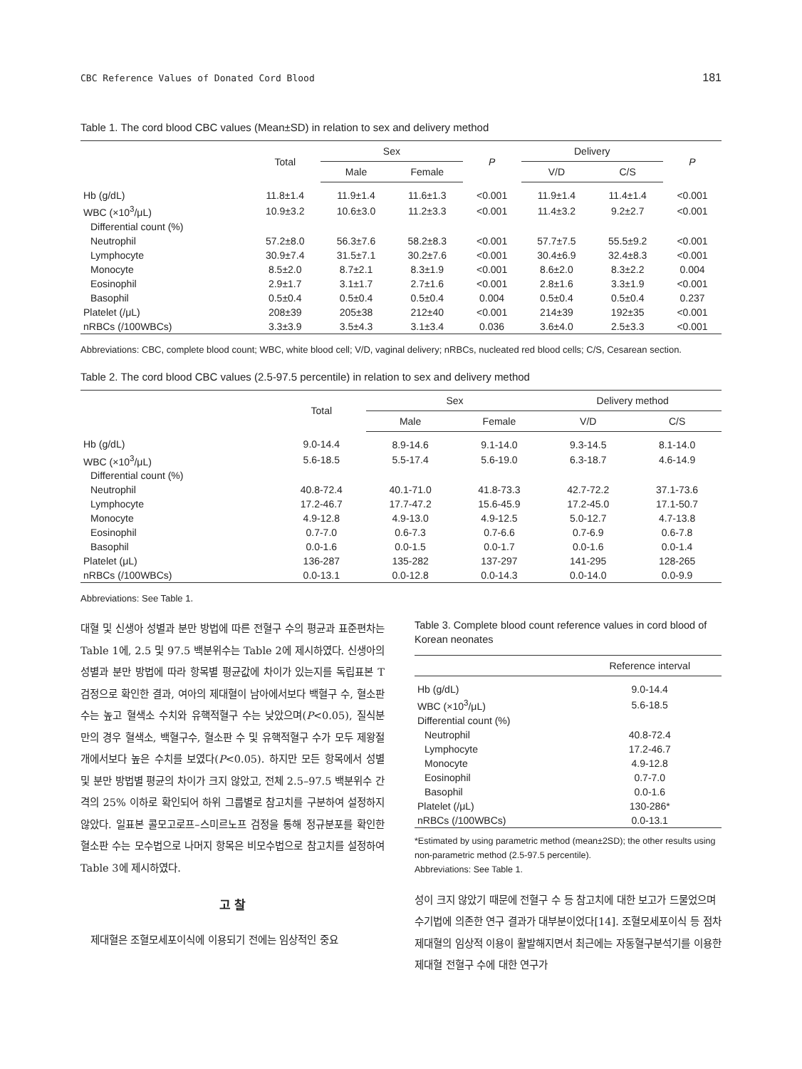CBC Reference Values of Donated Cord Blood 181
Table 1. The cord blood CBC values (Mean±SD) in relation to sex and delivery method
| | Total | Sex | | P | Delivery | | P |
| --- | --- | --- | --- | --- | --- | --- | --- |
| | | Male | Female | | V/D | C/S | |
| Hb (g/dL) | 11.8±1.4 | 11.9±1.4 | 11.6±1.3 | <0.001 | 11.9±1.4 | 11.4±1.4 | <0.001 |
| WBC (×10<sup>3</sup>/μL) | 10.9±3.2 | 10.6±3.0 | 11.2±3.3 | <0.001 | 11.4±3.2 | 9.2±2.7 | <0.001 |
| Differential count (%) | | | | | | | |
| Neutrophil | 57.2±8.0 | 56.3±7.6 | 58.2±8.3 | <0.001 | 57.7±7.5 | 55.5±9.2 | <0.001 |
| Lymphocyte | 30.9±7.4 | 31.5±7.1 | 30.2±7.6 | <0.001 | 30.4±6.9 | 32.4±8.3 | <0.001 |
| Monocyte | 8.5±2.0 | 8.7±2.1 | 8.3±1.9 | <0.001 | 8.6±2.0 | 8.3±2.2 | 0.004 |
| Eosinophil | 2.9±1.7 | 3.1±1.7 | 2.7±1.6 | <0.001 | 2.8±1.6 | 3.3±1.9 | <0.001 |
| Basophil | 0.5±0.4 | 0.5±0.4 | 0.5±0.4 | 0.004 | 0.5±0.4 | 0.5±0.4 | 0.237 |
| Platelet (/μL) | 208±39 | 205±38 | 212±40 | <0.001 | 214±39 | 192±35 | <0.001 |
| nRBCs (/100WBCs) | 3.3±3.9 | 3.5±4.3 | 3.1±3.4 | 0.036 | 3.6±4.0 | 2.5±3.3 | <0.001 |
Abbreviations: CBC, complete blood count; WBC, white blood cell; V/D, vaginal delivery; nRBCs, nucleated red blood cells; C/S, Cesarean section.
Table 2. The cord blood CBC values (2.5-97.5 percentile) in relation to sex and delivery method
| | Total | Sex | | Delivery method | |
| --- | --- | --- | --- | --- | --- |
| | | Male | Female | V/D | C/S |
| Hb (g/dL) | 9.0-14.4 | 8.9-14.6 | 9.1-14.0 | 9.3-14.5 | 8.1-14.0 |
| WBC (×10<sup>3</sup>/μL) | 5.6-18.5 | 5.5-17.4 | 5.6-19.0 | 6.3-18.7 | 4.6-14.9 |
| Differential count (%) | | | | | |
| Neutrophil | 40.8-72.4 | 40.1-71.0 | 41.8-73.3 | 42.7-72.2 | 37.1-73.6 |
| Lymphocyte | 17.2-46.7 | 17.7-47.2 | 15.6-45.9 | 17.2-45.0 | 17.1-50.7 |
| Monocyte | 4.9-12.8 | 4.9-13.0 | 4.9-12.5 | 5.0-12.7 | 4.7-13.8 |
| Eosinophil | 0.7-7.0 | 0.6-7.3 | 0.7-6.6 | 0.7-6.9 | 0.6-7.8 |
| Basophil | 0.0-1.6 | 0.0-1.5 | 0.0-1.7 | 0.0-1.6 | 0.0-1.4 |
| Platelet (μL) | 136-287 | 135-282 | 137-297 | 141-295 | 128-265 |
| nRBCs (/100WBCs) | 0.0-13.1 | 0.0-12.8 | 0.0-14.3 | 0.0-14.0 | 0.0-9.9 |
Abbreviations: See Table 1.
대혈 및 신생아 성별과 분만 방법에 따른 전혈구 수의 평균과 표준편차는 Table 1에, 2.5 및 97.5 백분위수는 Table 2에 제시하였다. 신생아의 성별과 분만 방법에 따라 항목별 평균값에 차이가 있는지를 독립표본 T 검정으로 확인한 결과, 여아의 제대혈이 남아에서보다 백혈구 수, 혈소판 수는 높고 혈색소 수치와 유핵적혈구 수는 낮았으며(P<0.05), 질식분만의 경우 혈색소, 백혈구수, 혈소판 수 및 유핵적혈구 수가 모두 제왕절개에서보다 높은 수치를 보였다(P<0.05). 하지만 모든 항목에서 성별 및 분만 방법별 평균의 차이가 크지 않았고, 전체 2.5–97.5 백분위수 간격의 25% 이하로 확인되어 하위 그룹별로 참고치를 구분하여 설정하지 않았다. 일표본 콜모고로프–스미르노프 검정을 통해 정규분포를 확인한 혈소판 수는 모수법으로 나머지 항목은 비모수법으로 참고치를 설정하여 Table 3에 제시하였다.
고 찰
제대혈은 조혈모세포이식에 이용되기 전에는 임상적인 중요
Table 3. Complete blood count reference values in cord blood of Korean neonates
| | Reference interval |
| --- | --- |
| Hb (g/dL) | 9.0-14.4 |
| WBC (×10<sup>3</sup>/μL) | 5.6-18.5 |
| Differential count (%) | |
| Neutrophil | 40.8-72.4 |
| Lymphocyte | 17.2-46.7 |
| Monocyte | 4.9-12.8 |
| Eosinophil | 0.7-7.0 |
| Basophil | 0.0-1.6 |
| Platelet (/μL) | 130-286* |
| nRBCs (/100WBCs) | 0.0-13.1 |
*Estimated by using parametric method (mean±2SD); the other results using non-parametric method (2.5-97.5 percentile).
Abbreviations: See Table 1.
성이 크지 않았기 때문에 전혈구 수 등 참고치에 대한 보고가 드물었으며 수기법에 의존한 연구 결과가 대부분이었다[14]. 조혈모세포이식 등 점차 제대혈의 임상적 이용이 활발해지면서 최근에는 자동혈구분석기를 이용한 제대혈 전혈구 수에 대한 연구가